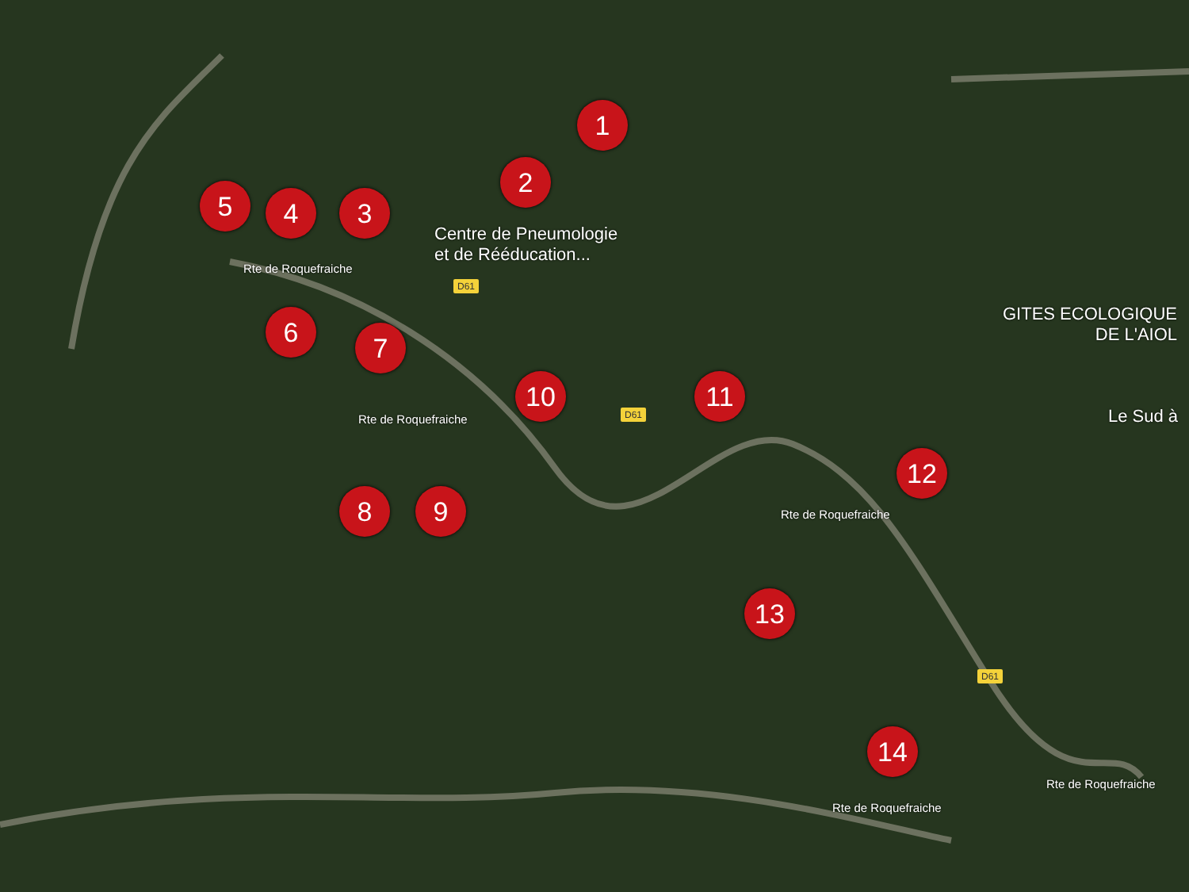1
2
3
4
5
6 7
8 9
10 11
12
13
14
Centre de Pneumologie
et de Rééducation...
GITES ECOLOGIQUE
DE L'AIOL
Le Sud à
Rte de Roquefraiche
Rte de Roquefraiche
Rte de Roquefraiche
Rte de Roquefraiche
Rte de Roquefraiche
D61
D61
D61